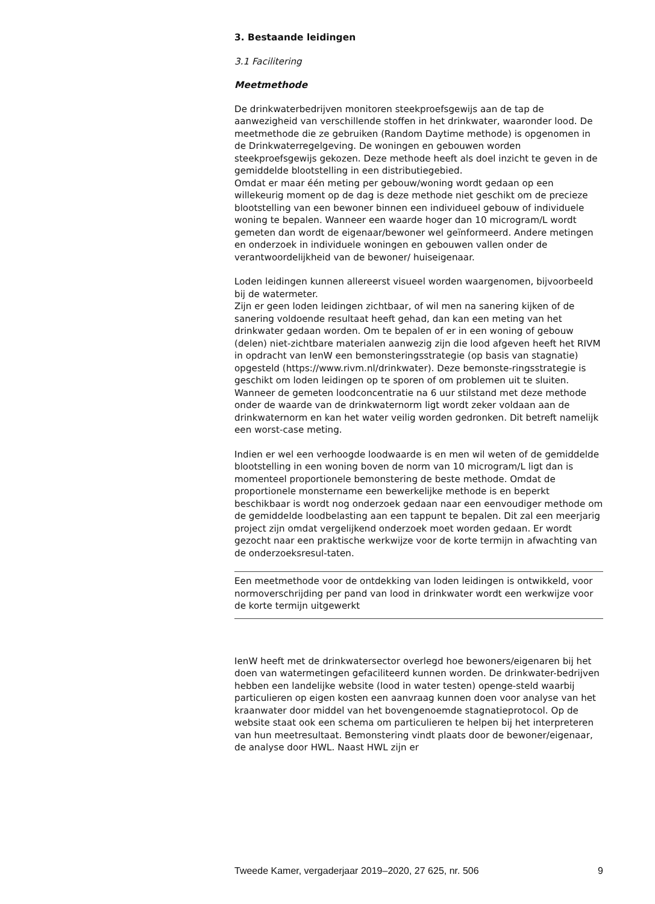3. Bestaande leidingen
3.1 Facilitering
Meetmethode
De drinkwaterbedrijven monitoren steekproefsgewijs aan de tap de aanwezigheid van verschillende stoffen in het drinkwater, waaronder lood. De meetmethode die ze gebruiken (Random Daytime methode) is opgenomen in de Drinkwaterregelgeving. De woningen en gebouwen worden steekproefsgewijs gekozen. Deze methode heeft als doel inzicht te geven in de gemiddelde blootstelling in een distributiegebied.
Omdat er maar één meting per gebouw/woning wordt gedaan op een willekeurig moment op de dag is deze methode niet geschikt om de precieze blootstelling van een bewoner binnen een individueel gebouw of individuele woning te bepalen. Wanneer een waarde hoger dan 10 microgram/L wordt gemeten dan wordt de eigenaar/bewoner wel geïnformeerd. Andere metingen en onderzoek in individuele woningen en gebouwen vallen onder de verantwoordelijkheid van de bewoner/ huiseigenaar.
Loden leidingen kunnen allereerst visueel worden waargenomen, bijvoorbeeld bij de watermeter.
Zijn er geen loden leidingen zichtbaar, of wil men na sanering kijken of de sanering voldoende resultaat heeft gehad, dan kan een meting van het drinkwater gedaan worden. Om te bepalen of er in een woning of gebouw (delen) niet-zichtbare materialen aanwezig zijn die lood afgeven heeft het RIVM in opdracht van IenW een bemonsteringsstrategie (op basis van stagnatie) opgesteld (https://www.rivm.nl/drinkwater). Deze bemonste-ringsstrategie is geschikt om loden leidingen op te sporen of om problemen uit te sluiten. Wanneer de gemeten loodconcentratie na 6 uur stilstand met deze methode onder de waarde van de drinkwaternorm ligt wordt zeker voldaan aan de drinkwaternorm en kan het water veilig worden gedronken. Dit betreft namelijk een worst-case meting.
Indien er wel een verhoogde loodwaarde is en men wil weten of de gemiddelde blootstelling in een woning boven de norm van 10 microgram/L ligt dan is momenteel proportionele bemonstering de beste methode. Omdat de proportionele monstername een bewerkelijke methode is en beperkt beschikbaar is wordt nog onderzoek gedaan naar een eenvoudiger methode om de gemiddelde loodbelasting aan een tappunt te bepalen. Dit zal een meerjarig project zijn omdat vergelijkend onderzoek moet worden gedaan. Er wordt gezocht naar een praktische werkwijze voor de korte termijn in afwachting van de onderzoeksresul-taten.
Een meetmethode voor de ontdekking van loden leidingen is ontwikkeld, voor normoverschrijding per pand van lood in drinkwater wordt een werkwijze voor de korte termijn uitgewerkt
IenW heeft met de drinkwatersector overlegd hoe bewoners/eigenaren bij het doen van watermetingen gefaciliteerd kunnen worden. De drinkwater-bedrijven hebben een landelijke website (lood in water testen) openge-steld waarbij particulieren op eigen kosten een aanvraag kunnen doen voor analyse van het kraanwater door middel van het bovengenoemde stagnatieprotocol. Op de website staat ook een schema om particulieren te helpen bij het interpreteren van hun meetresultaat. Bemonstering vindt plaats door de bewoner/eigenaar, de analyse door HWL. Naast HWL zijn er
Tweede Kamer, vergaderjaar 2019–2020, 27 625, nr. 506 9